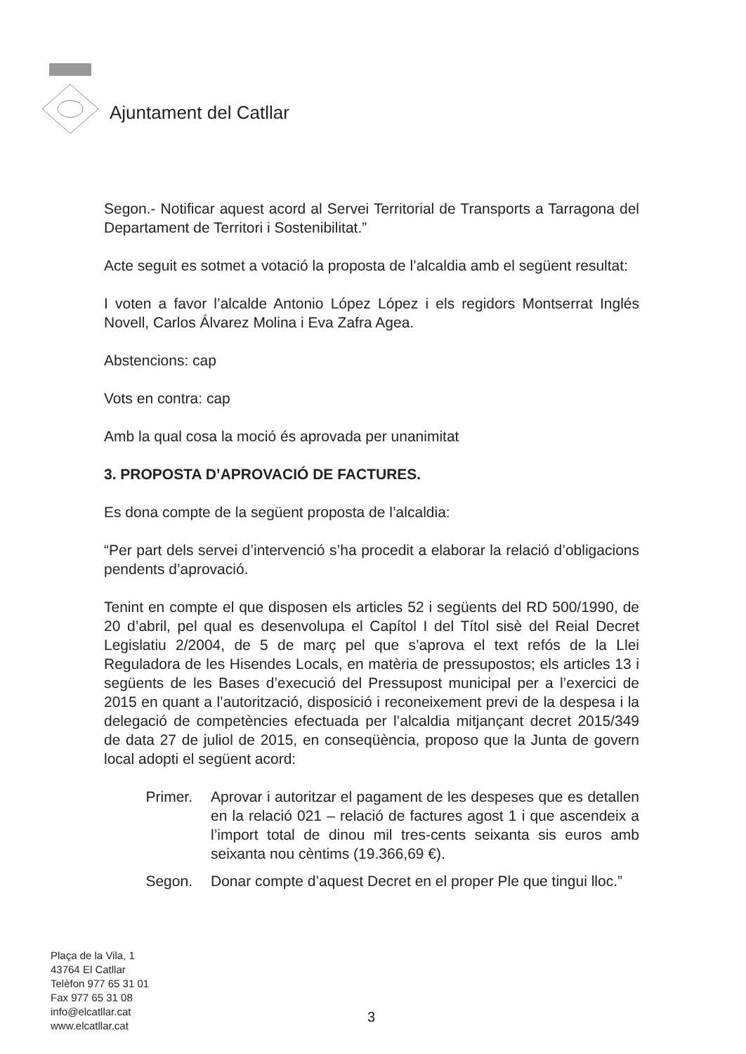Ajuntament del Catllar
Segon.- Notificar aquest acord al Servei Territorial de Transports a Tarragona del Departament de Territori i Sostenibilitat.”
Acte seguit es sotmet a votació la proposta de l’alcaldia amb el següent resultat:
I voten a favor l’alcalde Antonio López López i els regidors Montserrat Inglés Novell, Carlos Álvarez Molina i Eva Zafra Agea.
Abstencions: cap
Vots en contra: cap
Amb la qual cosa la moció és aprovada per unanimitat
3. PROPOSTA D’APROVACIÓ DE FACTURES.
Es dona compte de la següent proposta de l’alcaldia:
“Per part dels servei d’intervenció s’ha procedit a elaborar la relació d’obligacions pendents d’aprovació.
Tenint en compte el que disposen els articles 52 i següents del RD 500/1990, de 20 d’abril, pel qual es desenvolupa el Capítol I del Títol sisè del Reial Decret Legislatiu 2/2004, de 5 de març pel que s’aprova el text refós de la Llei Reguladora de les Hisendes Locals, en matèria de pressupostos; els articles 13 i següents de les Bases d’execució del Pressupost municipal per a l’exercici de 2015 en quant a l’autorització, disposició i reconeixement previ de la despesa i la delegació de competències efectuada per l’alcaldia mitjançant decret 2015/349 de data 27 de juliol de 2015, en conseqüència, proposo que la Junta de govern local adopti el següent acord:
Primer. Aprovar i autoritzar el pagament de les despeses que es detallen en la relació 021 – relació de factures agost 1 i que ascendeix a l’import total de dinou mil tres-cents seixanta sis euros amb seixanta nou cèntims (19.366,69 €).
Segon. Donar compte d’aquest Decret en el proper Ple que tingui lloc.”
Plaça de la Vila, 1
43764 El Catllar
Telèfon 977 65 31 01
Fax 977 65 31 08
info@elcatllar.cat
www.elcatllar.cat
3